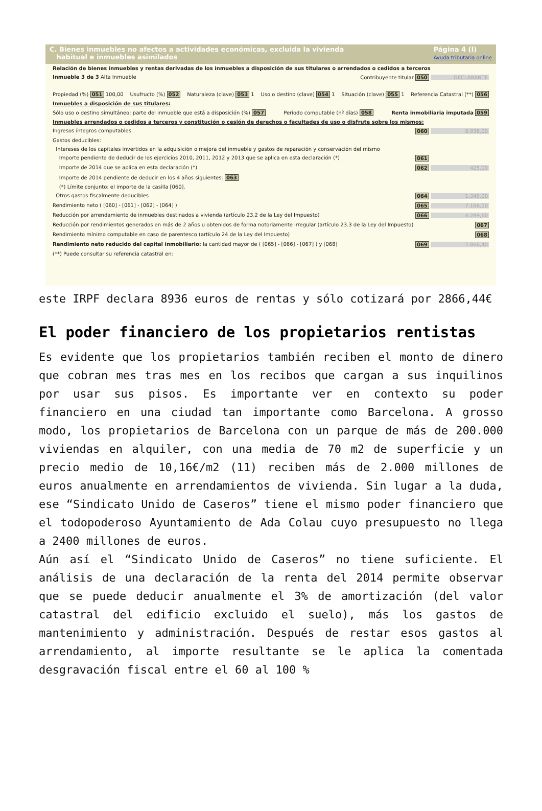C. Bienes inmuebles no afectos a actividades económicas, excluida la vivienda
habitual e inmuebles asimilados
Página 4 (I)
Ayuda tributaria online
Relación de bienes inmuebles y rentas derivadas de los inmuebles a disposición de sus titulares o arrendados o cedidos a terceros
Inmueble 3 de 3 Alta Inmueble Contribuyente titular 050 DECLARANTE
Propiedad (%) 051 100,00 Usufructo (%) 052 Naturaleza (clave) 053 1 Uso o destino (clave) 054 1 Situación (clave) 055 1 Referencia Catastral (**) 056
Inmuebles a disposición de sus titulares:
Sólo uso o destino simultáneo: parte del inmueble que está a disposición (%) 057 Periodo computable (nº días) 058 Renta inmobiliaria imputada 059
Inmuebles arrendados o cedidos a terceros y constitución o cesión de derechos o facultades de uso o disfrute sobre los mismos:
Ingresos íntegros computables 060 8.936,00
Gastos deducibles:
Intereses de los capitales invertidos en la adquisición o mejora del inmueble y gastos de reparación y conservación del mismo
Importe pendiente de deducir de los ejercicios 2010, 2011, 2012 y 2013 que se aplica en esta declaración (*) 061
Importe de 2014 que se aplica en esta declaración (*) 062 425,00
Importe de 2014 pendiente de deducir en los 4 años siguientes: 063
(*) Límite conjunto: el importe de la casilla [060].
Otros gastos fiscalmente deducibles 064 1.345,00
Rendimiento neto ( [060] - [061] - [062] - [064] ) 065 7.166,00
Reducción por arrendamiento de inmuebles destinados a vivienda (artículo 23.2 de la Ley del Impuesto) 066 4.299,60
Reducción por rendimientos generados en más de 2 años u obtenidos de forma notoriamente irregular (artículo 23.3 de la Ley del Impuesto) 067
Rendimiento mínimo computable en caso de parentesco (artículo 24 de la Ley del Impuesto) 068
Rendimiento neto reducido del capital inmobiliario: la cantidad mayor de ( [065] - [066] - [067] ) y [068] 069 2.866,40
(**) Puede consultar su referencia catastral en:
este IRPF declara 8936 euros de rentas y sólo cotizará por 2866,44€
El poder financiero de los propietarios rentistas
Es evidente que los propietarios también reciben el monto de dinero que cobran mes tras mes en los recibos que cargan a sus inquilinos por usar sus pisos. Es importante ver en contexto su poder financiero en una ciudad tan importante como Barcelona. A grosso modo, los propietarios de Barcelona con un parque de más de 200.000 viviendas en alquiler, con una media de 70 m2 de superficie y un precio medio de 10,16€/m2 (11) reciben más de 2.000 millones de euros anualmente en arrendamientos de vivienda. Sin lugar a la duda, ese “Sindicato Unido de Caseros” tiene el mismo poder financiero que el todopoderoso Ayuntamiento de Ada Colau cuyo presupuesto no llega a 2400 millones de euros.
Aún así el “Sindicato Unido de Caseros” no tiene suficiente. El análisis de una declaración de la renta del 2014 permite observar que se puede deducir anualmente el 3% de amortización (del valor catastral del edificio excluido el suelo), más los gastos de mantenimiento y administración. Después de restar esos gastos al arrendamiento, al importe resultante se le aplica la comentada desgravación fiscal entre el 60 al 100 %